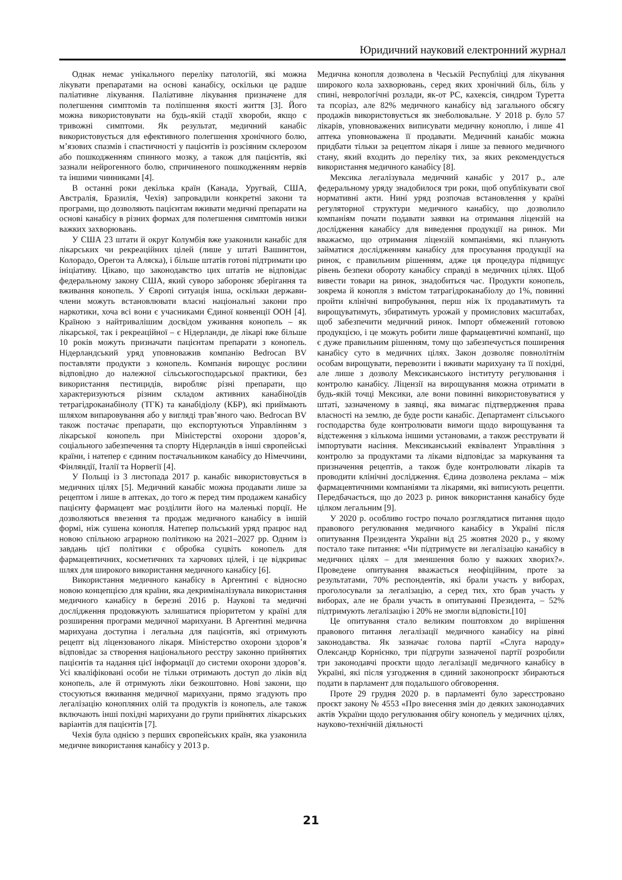Юридичний науковий електронний журнал
Однак немає унікального переліку патологій, які можна лікувати препаратами на основі канабісу, оскільки це радше паліативне лікування. Паліативне лікування призначене для полегшення симптомів та поліпшення якості життя [3]. Його можна використовувати на будь-якій стадії хвороби, якщо є тривожні симптоми. Як результат, медичний канабіс використовується для ефективного полегшення хронічного болю, м’язових спазмів і спастичності у пацієнтів із розсіяним склерозом або пошкодженням спинного мозку, а також для пацієнтів, які зазнали нейрогенного болю, спричиненого пошкодженням нервів та іншими чинниками [4].
В останні роки декілька країн (Канада, Уругвай, США, Австралія, Бразилія, Чехія) запровадили конкретні закони та програми, що дозволяють пацієнтам вживати медичні препарати на основі канабісу в різних формах для полегшення симптомів низки важких захворювань.
У США 23 штати й округ Колумбія вже узаконили канабіс для лікарських чи рекреаційних цілей (лише у штаті Вашингтон, Колорадо, Орегон та Аляска), і більше штатів готові підтримати цю ініціативу. Цікаво, що законодавство цих штатів не відповідає федеральному закону США, який суворо забороняє зберігання та вживання конопель. У Європі ситуація інша, оскільки держави-члени можуть встановлювати власні національні закони про наркотики, хоча всі вони є учасниками Єдиної конвенції ООН [4]. Країною з найтривалішим досвідом уживання конопель – як лікарської, так і рекреаційної – є Нідерланди, де лікарі вже більше 10 років можуть призначати пацієнтам препарати з конопель. Нідерландський уряд уповноважив компанію Bedrocan BV поставляти продукти з конопель. Компанія вирощує рослини відповідно до належної сільськогосподарської практики, без використання пестицидів, виробляє різні препарати, що характеризуються різним складом активних канабіноїдів тетрагідроканабінолу (ТГК) та канабідіолу (КБР), які приймають шляхом випаровування або у вигляді трав’яного чаю. Bedrocan BV також постачає препарати, що експортуються Управлінням з лікарської конопель при Міністерстві охорони здоров’я, соціального забезпечення та спорту Нідерландів в інші європейські країни, і натепер є єдиним постачальником канабісу до Німеччини, Фінляндії, Італії та Норвегії [4].
У Польщі із 3 листопада 2017 р. канабіс використовується в медичних цілях [5]. Медичний канабіс можна продавати лише за рецептом і лише в аптеках, до того ж перед тим продажем канабісу пацієнту фармацевт має розділити його на маленькі порції. Не дозволяються ввезення та продаж медичного канабісу в іншій формі, ніж сушена конопля. Натепер польський уряд працює над новою спільною аграрною політикою на 2021–2027 рр. Одним із завдань цієї політики є обробка суцвіть конопель для фармацевтичних, косметичних та харчових цілей, і це відкриває шлях для широкого використання медичного канабісу [6].
Використання медичного канабісу в Аргентині є відносно новою концепцією для країни, яка декриміналізувала використання медичного канабісу в березні 2016 р. Наукові та медичні дослідження продовжують залишатися пріоритетом у країні для розширення програми медичної марихуани. В Аргентині медична марихуана доступна і легальна для пацієнтів, які отримують рецепт від ліцензованого лікаря. Міністерство охорони здоров’я відповідає за створення національного реєстру законно прийнятих пацієнтів та надання цієї інформації до системи охорони здоров’я. Усі кваліфіковані особи не тільки отримають доступ до ліків від конопель, але й отримують ліки безкоштовно. Нові закони, що стосуються вживання медичної марихуани, прямо згадують про легалізацію конопляних олій та продуктів із конопель, але також включають інші похідні марихуани до групи прийнятих лікарських варіантів для пацієнтів [7].
Чехія була однією з перших європейських країн, яка узаконила медичне використання канабісу у 2013 р.
Медична конопля дозволена в Чеській Республіці для лікування широкого кола захворювань, серед яких хронічний біль, біль у спині, неврологічні розлади, як-от РС, кахексія, синдром Туретта та псоріаз, але 82% медичного канабісу від загального обсягу продажів використовується як знеболювальне. У 2018 р. було 57 лікарів, уповноважених виписувати медичну коноплю, і лише 41 аптека уповноважена її продавати. Медичний канабіс можна придбати тільки за рецептом лікаря і лише за певного медичного стану, який входить до переліку тих, за яких рекомендується використання медичного канабісу [8].
Мексика легалізувала медичний канабіс у 2017 р., але федеральному уряду знадобилося три роки, щоб опублікувати свої нормативні акти. Нині уряд розпочав встановлення у країні регуляторної структури медичного канабісу, що дозволило компаніям почати подавати заявки на отримання ліцензій на дослідження канабісу для виведення продукції на ринок. Ми вважаємо, що отримання ліцензій компаніями, які планують займатися дослідженням канабісу для просування продукції на ринок, є правильним рішенням, адже ця процедура підвищує рівень безпеки обороту канабісу справді в медичних цілях. Щоб вивести товари на ринок, знадобиться час. Продукти конопель, зокрема й конопля з вмістом татрагідроканабіолу до 1%, повинні пройти клінічні випробування, перш ніж їх продаватимуть та вирощуватимуть, збиратимуть урожай у промислових масштабах, щоб забезпечити медичний ринок. Імпорт обмежений готовою продукцією, і це можуть робити лише фармацевтичні компанії, що є дуже правильним рішенням, тому що забезпечується поширення канабісу суто в медичних цілях. Закон дозволяє повнолітнім особам вирощувати, перевозити і вживати марихуану та її похідні, але лише з дозволу Мексиканського інституту регулювання і контролю канабісу. Ліцензії на вирощування можна отримати в будь-якій точці Мексики, але вони повинні використовуватися у штаті, зазначеному в заявці, яка вимагає підтвердження права власності на землю, де буде рости канабіс. Департамент сільського господарства буде контролювати вимоги щодо вирощування та відстеження з кількома іншими установами, а також реєструвати й імпортувати насіння. Мексиканський еквівалент Управління з контролю за продуктами та ліками відповідає за маркування та призначення рецептів, а також буде контролювати лікарів та проводити клінічні дослідження. Єдина дозволена реклама – між фармацевтичними компаніями та лікарями, які виписують рецепти. Передбачається, що до 2023 р. ринок використання канабісу буде цілком легальним [9].
У 2020 р. особливо гостро почало розглядатися питання щодо правового регулювання медичного канабісу в Україні після опитування Президента України від 25 жовтня 2020 р., у якому постало таке питання: «Чи підтримуєте ви легалізацію канабісу в медичних цілях – для зменшення болю у важких хворих?». Проведене опитування вважається неофіційним, проте за результатами, 70% респондентів, які брали участь у виборах, проголосували за легалізацію, а серед тих, хто брав участь у виборах, але не брали участь в опитуванні Президента, – 52% підтримують легалізацію і 20% не змогли відповісти.[10]
Це опитування стало великим поштовхом до вирішення правового питання легалізації медичного канабісу на рівні законодавства. Як зазначає голова партії «Слуга народу» Олександр Корнієнко, три підгрупи зазначеної партії розробили три законодавчі проєкти щодо легалізації медичного канабісу в Україні, які після узгодження в єдиний законопроєкт збираються подати в парламент для подальшого обговорення.
Проте 29 грудня 2020 р. в парламенті було зареєстровано проєкт закону № 4553 «Про внесення змін до деяких законодавчих актів України щодо регулювання обігу конопель у медичних цілях, науково-технічній діяльності
21